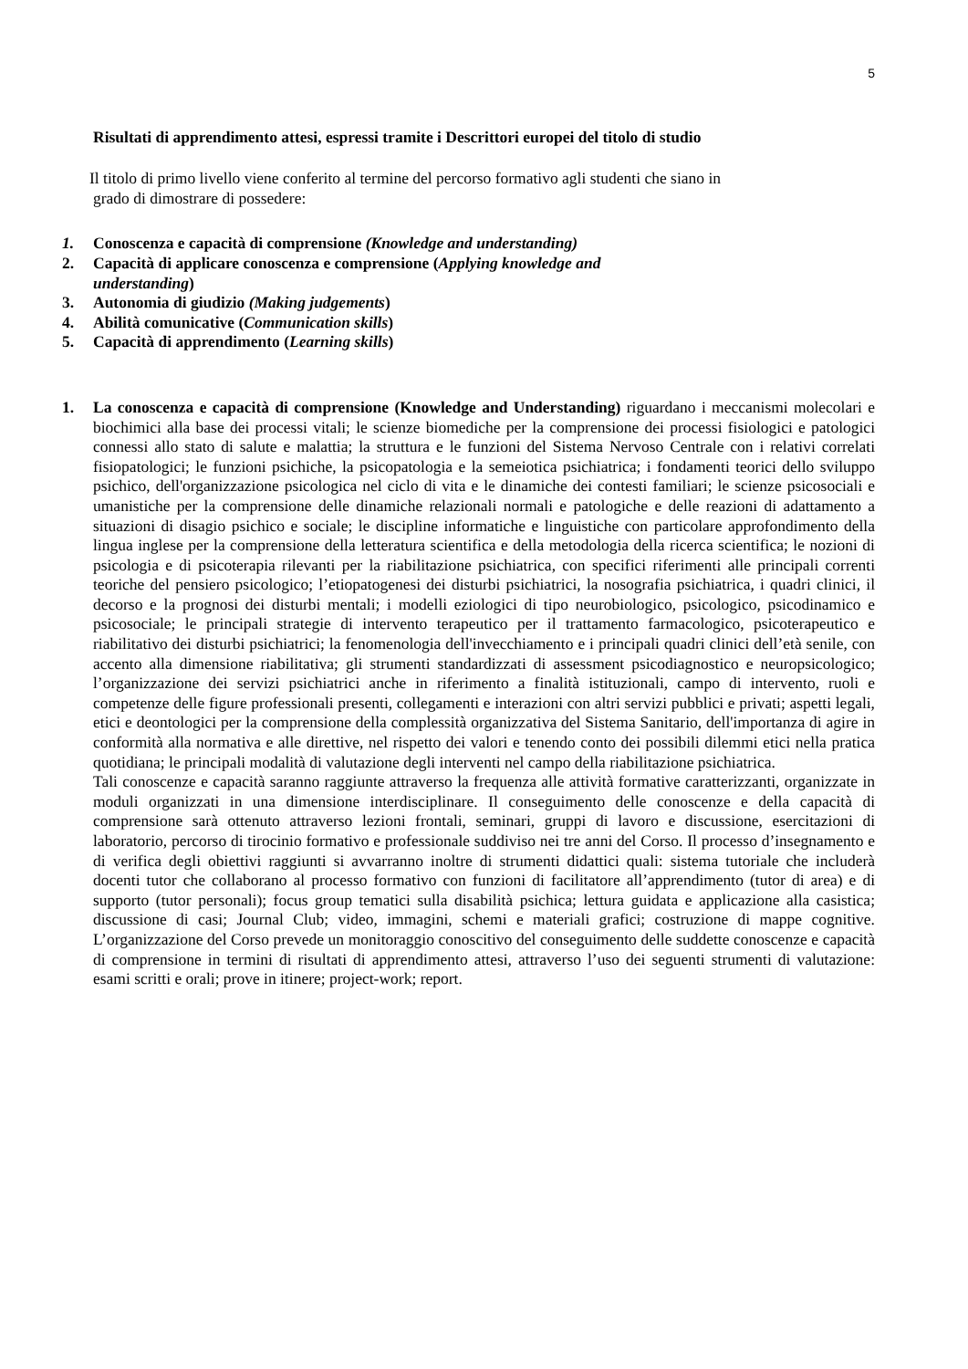5
Risultati di apprendimento attesi, espressi tramite i Descrittori europei del titolo di studio
Il titolo di primo livello viene conferito al termine del percorso formativo agli studenti che siano in
grado di dimostrare di possedere:
1. Conoscenza e capacità di comprensione (Knowledge and understanding)
2. Capacità di applicare conoscenza e comprensione (Applying knowledge and
understanding)
3. Autonomia di giudizio (Making judgements)
4. Abilità comunicative (Communication skills)
5. Capacità di apprendimento (Learning skills)
1. La conoscenza e capacità di comprensione (Knowledge and Understanding) riguardano i meccanismi molecolari e biochimici alla base dei processi vitali; le scienze biomediche per la comprensione dei processi fisiologici e patologici connessi allo stato di salute e malattia; la struttura e le funzioni del Sistema Nervoso Centrale con i relativi correlati fisiopatologici; le funzioni psichiche, la psicopatologia e la semeiotica psichiatrica; i fondamenti teorici dello sviluppo psichico, dell'organizzazione psicologica nel ciclo di vita e le dinamiche dei contesti familiari; le scienze psicosociali e umanistiche per la comprensione delle dinamiche relazionali normali e patologiche e delle reazioni di adattamento a situazioni di disagio psichico e sociale; le discipline informatiche e linguistiche con particolare approfondimento della lingua inglese per la comprensione della letteratura scientifica e della metodologia della ricerca scientifica; le nozioni di psicologia e di psicoterapia rilevanti per la riabilitazione psichiatrica, con specifici riferimenti alle principali correnti teoriche del pensiero psicologico; l’etiopatogenesi dei disturbi psichiatrici, la nosografia psichiatrica, i quadri clinici, il decorso e la prognosi dei disturbi mentali; i modelli eziologici di tipo neurobiologico, psicologico, psicodinamico e psicosociale; le principali strategie di intervento terapeutico per il trattamento farmacologico, psicoterapeutico e riabilitativo dei disturbi psichiatrici; la fenomenologia dell'invecchiamento e i principali quadri clinici dell’età senile, con accento alla dimensione riabilitativa; gli strumenti standardizzati di assessment psicodiagnostico e neuropsicologico; l’organizzazione dei servizi psichiatrici anche in riferimento a finalità istituzionali, campo di intervento, ruoli e competenze delle figure professionali presenti, collegamenti e interazioni con altri servizi pubblici e privati; aspetti legali, etici e deontologici per la comprensione della complessità organizzativa del Sistema Sanitario, dell'importanza di agire in conformità alla normativa e alle direttive, nel rispetto dei valori e tenendo conto dei possibili dilemmi etici nella pratica quotidiana; le principali modalità di valutazione degli interventi nel campo della riabilitazione psichiatrica.
Tali conoscenze e capacità saranno raggiunte attraverso la frequenza alle attività formative caratterizzanti, organizzate in moduli organizzati in una dimensione interdisciplinare. Il conseguimento delle conoscenze e della capacità di comprensione sarà ottenuto attraverso lezioni frontali, seminari, gruppi di lavoro e discussione, esercitazioni di laboratorio, percorso di tirocinio formativo e professionale suddiviso nei tre anni del Corso. Il processo d’insegnamento e di verifica degli obiettivi raggiunti si avvarranno inoltre di strumenti didattici quali: sistema tutoriale che includerà docenti tutor che collaborano al processo formativo con funzioni di facilitatore all’apprendimento (tutor di area) e di supporto (tutor personali); focus group tematici sulla disabilità psichica; lettura guidata e applicazione alla casistica; discussione di casi; Journal Club; video, immagini, schemi e materiali grafici; costruzione di mappe cognitive. L’organizzazione del Corso prevede un monitoraggio conoscitivo del conseguimento delle suddette conoscenze e capacità di comprensione in termini di risultati di apprendimento attesi, attraverso l’uso dei seguenti strumenti di valutazione: esami scritti e orali; prove in itinere; project-work; report.